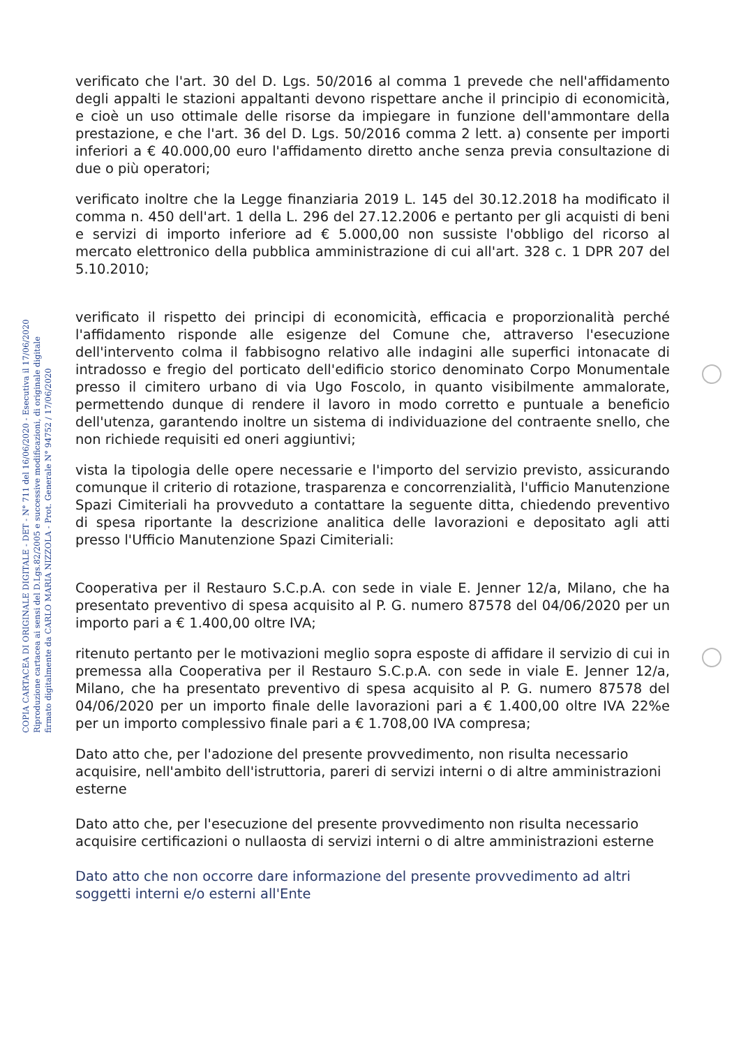COPIA CARTACEA DI ORIGINALE DIGITALE - DET - N° 711 del 16/06/2020 - Esecutiva il 17/06/2020
Riproduzione cartacea ai sensi del D.Lgs.82/2005 e successive modificazioni, di originale digitale
firmato digitalmente da CARLO MARIA NIZZOLA - Prot. Generale N° 94752 / 17/06/2020
verificato che l'art. 30 del D. Lgs. 50/2016 al comma 1 prevede che nell'affidamento degli appalti le stazioni appaltanti devono rispettare anche il principio di economicità, e cioè un uso ottimale delle risorse da impiegare in funzione dell'ammontare della prestazione, e che l'art. 36 del D. Lgs. 50/2016 comma 2 lett. a) consente per importi inferiori a € 40.000,00 euro l'affidamento diretto anche senza previa consultazione di due o più operatori;
verificato inoltre che la Legge finanziaria 2019 L. 145 del 30.12.2018 ha modificato il comma n. 450 dell'art. 1 della L. 296 del 27.12.2006 e pertanto per gli acquisti di beni e servizi di importo inferiore ad € 5.000,00 non sussiste l'obbligo del ricorso al mercato elettronico della pubblica amministrazione di cui all'art. 328 c. 1 DPR 207 del 5.10.2010;
verificato il rispetto dei principi di economicità, efficacia e proporzionalità perché l'affidamento risponde alle esigenze del Comune che, attraverso l'esecuzione dell'intervento colma il fabbisogno relativo alle indagini alle superfici intonacate di intradosso e fregio del porticato dell'edificio storico denominato Corpo Monumentale presso il cimitero urbano di via Ugo Foscolo, in quanto visibilmente ammalorate, permettendo dunque di rendere il lavoro in modo corretto e puntuale a beneficio dell'utenza, garantendo inoltre un sistema di individuazione del contraente snello, che non richiede requisiti ed oneri aggiuntivi;
vista la tipologia delle opere necessarie e l'importo del servizio previsto, assicurando comunque il criterio di rotazione, trasparenza e concorrenzialità, l'ufficio Manutenzione Spazi Cimiteriali ha provveduto a contattare la seguente ditta, chiedendo preventivo di spesa riportante la descrizione analitica delle lavorazioni e depositato agli atti presso l'Ufficio Manutenzione Spazi Cimiteriali:
Cooperativa per il Restauro S.C.p.A. con sede in viale E. Jenner 12/a, Milano, che ha presentato preventivo di spesa acquisito al P. G. numero 87578 del 04/06/2020 per un importo pari a € 1.400,00 oltre IVA;
ritenuto pertanto per le motivazioni meglio sopra esposte di affidare il servizio di cui in premessa alla Cooperativa per il Restauro S.C.p.A. con sede in viale E. Jenner 12/a, Milano, che ha presentato preventivo di spesa acquisito al P. G. numero 87578 del 04/06/2020 per un importo finale delle lavorazioni pari a € 1.400,00 oltre IVA 22%e per un importo complessivo finale pari a € 1.708,00 IVA compresa;
Dato atto che, per l'adozione del presente provvedimento, non risulta necessario acquisire, nell'ambito dell'istruttoria, pareri di servizi interni o di altre amministrazioni esterne
Dato atto che, per l'esecuzione del presente provvedimento non risulta necessario acquisire certificazioni o nullaosta di servizi interni o di altre amministrazioni esterne
Dato atto che non occorre dare informazione del presente provvedimento ad altri soggetti interni e/o esterni all'Ente